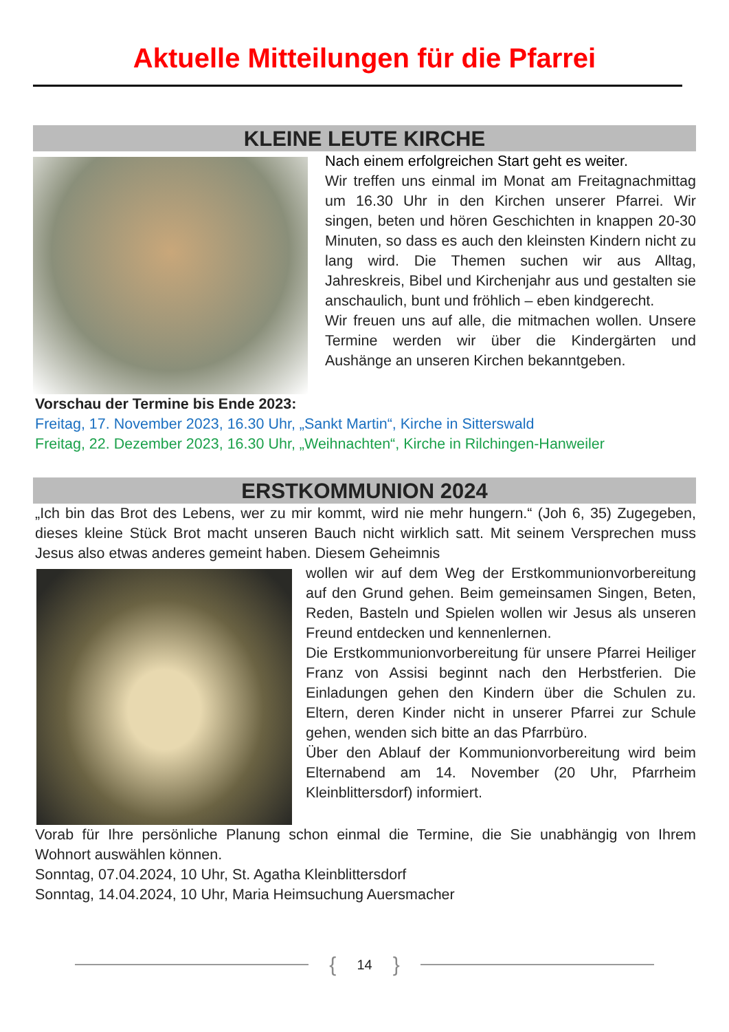Aktuelle Mitteilungen für die Pfarrei
KLEINE LEUTE KIRCHE
Nach einem erfolgreichen Start geht es weiter.
Wir treffen uns einmal im Monat am Freitagnachmittag um 16.30 Uhr in den Kirchen unserer Pfarrei. Wir singen, beten und hören Geschichten in knappen 20-30 Minuten, so dass es auch den kleinsten Kindern nicht zu lang wird. Die Themen suchen wir aus Alltag, Jahreskreis, Bibel und Kirchenjahr aus und gestalten sie anschaulich, bunt und fröhlich – eben kindgerecht.
Wir freuen uns auf alle, die mitmachen wollen. Unsere Termine werden wir über die Kindergärten und Aushänge an unseren Kirchen bekanntgeben.
Vorschau der Termine bis Ende 2023:
Freitag, 17. November 2023, 16.30 Uhr, „Sankt Martin“, Kirche in Sitterswald
Freitag, 22. Dezember 2023, 16.30 Uhr, „Weihnachten“, Kirche in Rilchingen-Hanweiler
ERSTKOMMUNION 2024
„Ich bin das Brot des Lebens, wer zu mir kommt, wird nie mehr hungern.“ (Joh 6, 35) Zugegeben, dieses kleine Stück Brot macht unseren Bauch nicht wirklich satt. Mit seinem Versprechen muss Jesus also etwas anderes gemeint haben. Diesem Geheimnis
wollen wir auf dem Weg der Erstkommunionvorbereitung auf den Grund gehen. Beim gemeinsamen Singen, Beten, Reden, Basteln und Spielen wollen wir Jesus als unseren Freund entdecken und kennenlernen.
Die Erstkommunionvorbereitung für unsere Pfarrei Heiliger Franz von Assisi beginnt nach den Herbstferien. Die Einladungen gehen den Kindern über die Schulen zu. Eltern, deren Kinder nicht in unserer Pfarrei zur Schule gehen, wenden sich bitte an das Pfarrbüro.
Über den Ablauf der Kommunionvorbereitung wird beim Elternabend am 14. November (20 Uhr, Pfarrheim Kleinblittersdorf) informiert.
Vorab für Ihre persönliche Planung schon einmal die Termine, die Sie unabhängig von Ihrem Wohnort auswählen können.
Sonntag, 07.04.2024, 10 Uhr, St. Agatha Kleinblittersdorf
Sonntag, 14.04.2024, 10 Uhr, Maria Heimsuchung Auersmacher
{ 14 }